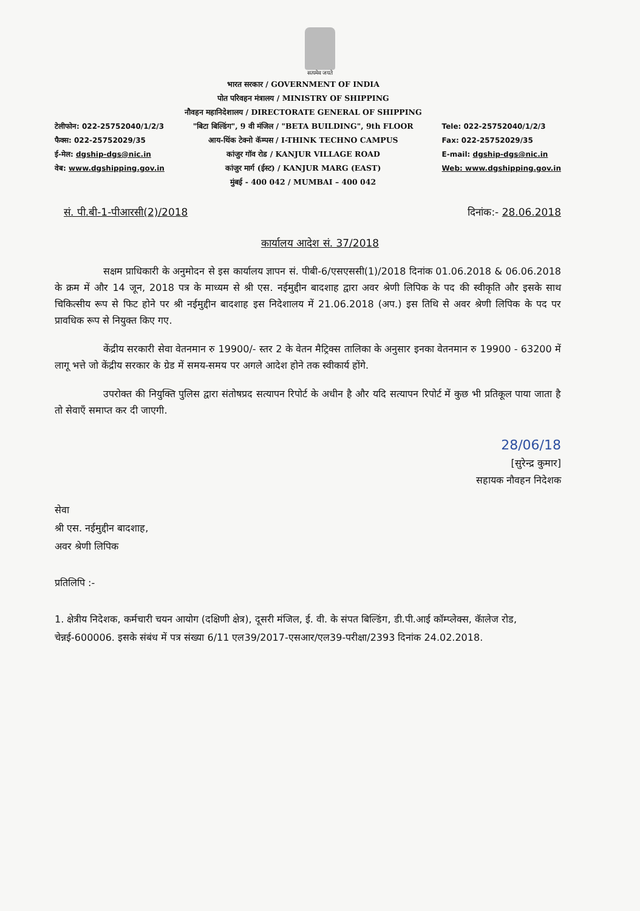सत्यमेव जयते
टेलीफोन: 022-25752040/1/2/3
फैक्स: 022-25752029/35
ई-मेल: dgship-dgs@nic.in
वेब: www.dgshipping.gov.in
भारत सरकार / GOVERNMENT OF INDIA
पोत परिवहन मंत्रालय / MINISTRY OF SHIPPING
नौवहन महानिदेशालय / DIRECTORATE GENERAL OF SHIPPING
"बिटा बिल्डिंग", 9 वी मंजिल / "BETA BUILDING", 9th FLOOR
आय-थिंक टेक्नो कॅम्पस / I-THINK TECHNO CAMPUS
कांजुर गॉव रोड / KANJUR VILLAGE ROAD
कांजुर मार्ग (ईस्ट) / KANJUR MARG (EAST)
मुंबई - 400 042 / MUMBAI – 400 042
Tele: 022-25752040/1/2/3
Fax: 022-25752029/35
E-mail: dgship-dgs@nic.in
Web: www.dgshipping.gov.in
सं. पी.बी-1-पीआरसी(2)/2018 दिनांक:- 28.06.2018
कार्यालय आदेश सं. 37/2018
सक्षम प्राधिकारी के अनुमोदन से इस कार्यालय ज्ञापन सं. पीबी-6/एसएससी(1)/2018 दिनांक 01.06.2018 & 06.06.2018 के क्रम में और 14 जून, 2018 पत्र के माध्यम से श्री एस. नईमुद्दीन बादशाह द्वारा अवर श्रेणी लिपिक के पद की स्वीकृति और इसके साथ चिकित्सीय रूप से फिट होने पर श्री नईमुद्दीन बादशाह इस निदेशालय में 21.06.2018 (अप.) इस तिथि से अवर श्रेणी लिपिक के पद पर प्रावधिक रूप से नियुक्त किए गए.
केंद्रीय सरकारी सेवा वेतनमान रु 19900/- स्तर 2 के वेतन मैट्रिक्स तालिका के अनुसार इनका वेतनमान रु 19900 - 63200 में लागू भत्ते जो केंद्रीय सरकार के ग्रेड में समय-समय पर अगले आदेश होने तक स्वीकार्य होंगे.
उपरोक्त की नियुक्ति पुलिस द्वारा संतोषप्रद सत्यापन रिपोर्ट के अधीन है और यदि सत्यापन रिपोर्ट में कुछ भी प्रतिकूल पाया जाता है तो सेवाएँ समाप्त कर दी जाएगी.
28/06/18
[सुरेन्द्र कुमार]
सहायक नौवहन निदेशक
सेवा
श्री एस. नईमुद्दीन बादशाह,
अवर श्रेणी लिपिक
प्रतिलिपि :-
1. क्षेत्रीय निदेशक, कर्मचारी चयन आयोग (दक्षिणी क्षेत्र), दूसरी मंजिल, ई. वी. के संपत बिल्डिंग, डी.पी.आई कॉम्प्लेक्स, कॅालेज रोड, चेन्नई-600006. इसके संबंध में पत्र संख्या 6/11 एल39/2017-एसआर/एल39-परीक्षा/2393 दिनांक 24.02.2018.